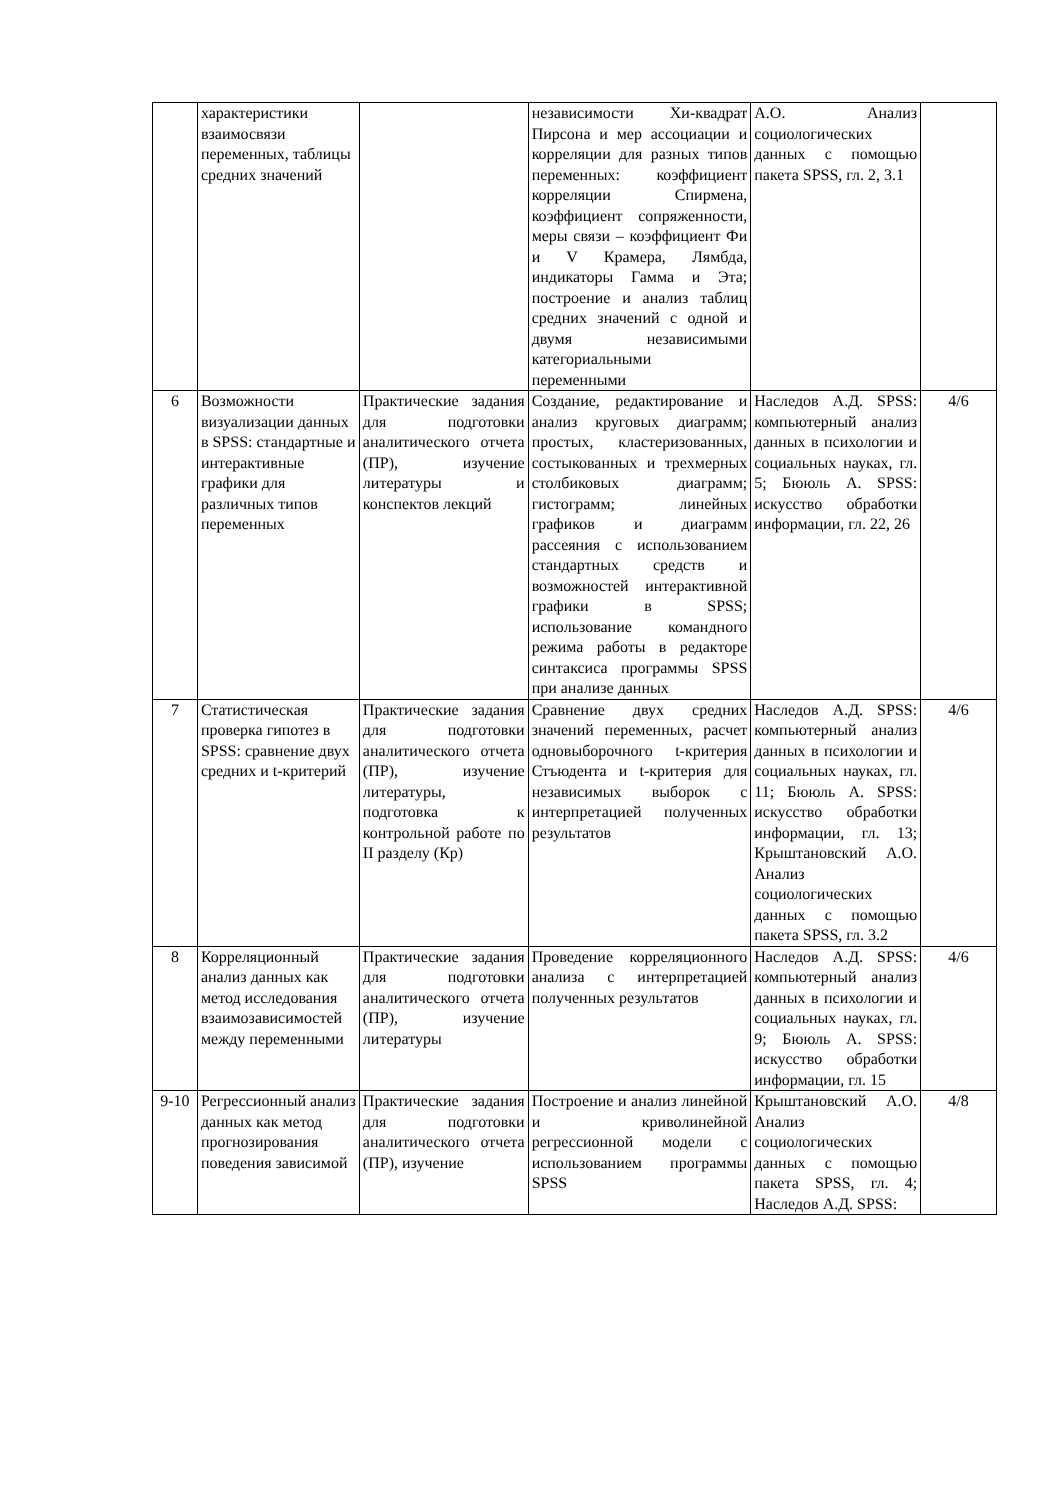| | характеристики взаимосвязи переменных, таблицы средних значений | | независимости Хи-квадрат Пирсона и мер ассоциации и корреляции для разных типов переменных: коэффициент корреляции Спирмена, коэффициент сопряженности, меры связи – коэффициент Фи и V Крамера, Лямбда, индикаторы Гамма и Эта; построение и анализ таблиц средних значений с одной и двумя независимыми категориальными переменными | А.О. Анализ социологических данных с помощью пакета SPSS, гл. 2, 3.1 | |
| 6 | Возможности визуализации данных в SPSS: стандартные и интерактивные графики для различных типов переменных | Практические задания для подготовки аналитического отчета (ПР), изучение литературы и конспектов лекций | Создание, редактирование и анализ круговых диаграмм; простых, кластеризованных, состыкованных и трехмерных столбиковых диаграмм; гистограмм; линейных графиков и диаграмм рассеяния с использованием стандартных средств и возможностей интерактивной графики в SPSS; использование командного режима работы в редакторе синтаксиса программы SPSS при анализе данных | Наследов А.Д. SPSS: компьютерный анализ данных в психологии и социальных науках, гл. 5; Бююль А. SPSS: искусство обработки информации, гл. 22, 26 | 4/6 |
| 7 | Статистическая проверка гипотез в SPSS: сравнение двух средних и t-критерий | Практические задания для подготовки аналитического отчета (ПР), изучение литературы, подготовка к контрольной работе по II разделу (Кр) | Сравнение двух средних значений переменных, расчет одновыборочного t-критерия Стъюдента и t-критерия для независимых выборок с интерпретацией полученных результатов | Наследов А.Д. SPSS: компьютерный анализ данных в психологии и социальных науках, гл. 11; Бююль А. SPSS: искусство обработки информации, гл. 13; Крыштановский А.О. Анализ социологических данных с помощью пакета SPSS, гл. 3.2 | 4/6 |
| 8 | Корреляционный анализ данных как метод исследования взаимозависимостей между переменными | Практические задания для подготовки аналитического отчета (ПР), изучение литературы | Проведение корреляционного анализа с интерпретацией полученных результатов | Наследов А.Д. SPSS: компьютерный анализ данных в психологии и социальных науках, гл. 9; Бююль А. SPSS: искусство обработки информации, гл. 15 | 4/6 |
| 9-10 | Регрессионный анализ данных как метод прогнозирования поведения зависимой | Практические задания для подготовки аналитического отчета (ПР), изучение | Построение и анализ линейной и криволинейной регрессионной модели с использованием программы SPSS | Крыштановский А.О. Анализ социологических данных с помощью пакета SPSS, гл. 4; Наследов А.Д. SPSS: | 4/8 |